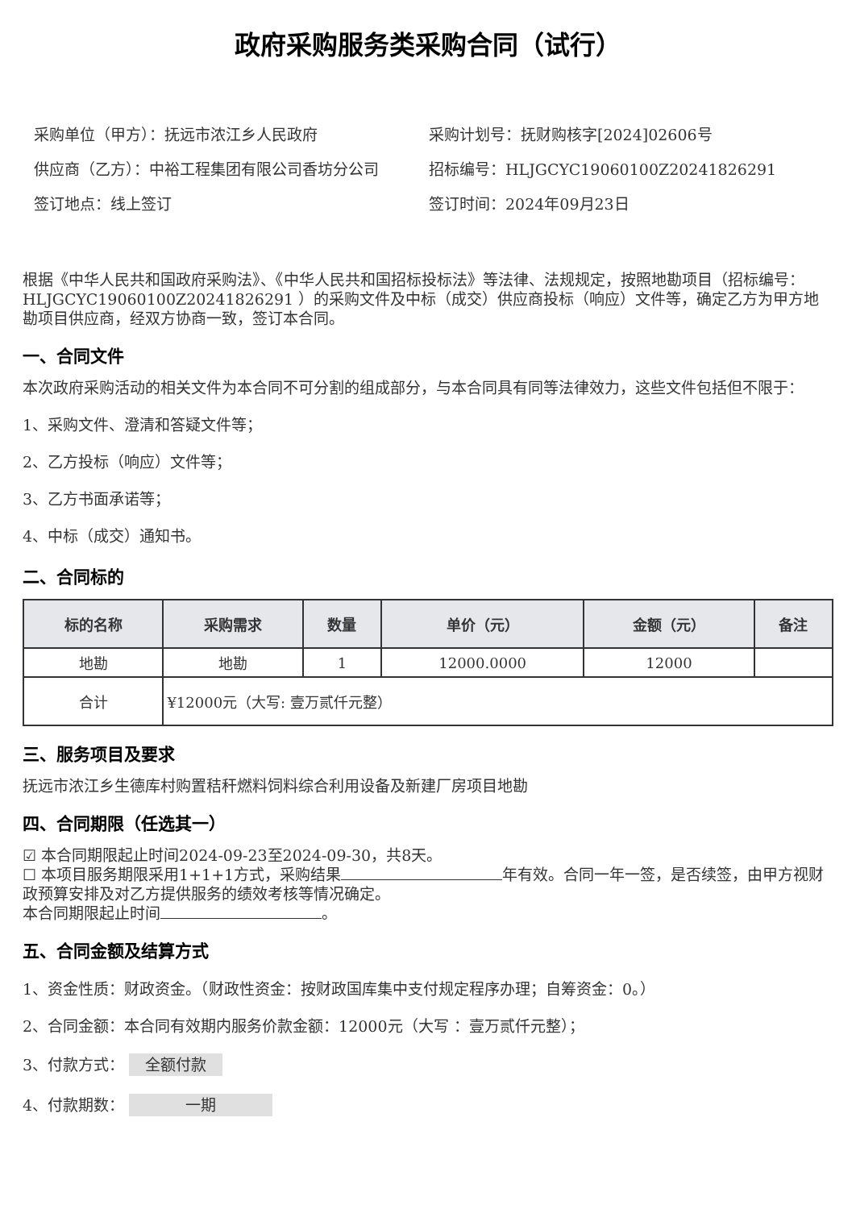政府采购服务类采购合同（试行）
采购单位（甲方）：抚远市浓江乡人民政府
供应商（乙方）：中裕工程集团有限公司香坊分公司
签订地点：线上签订
采购计划号：抚财购核字[2024]02606号
招标编号：HLJGCYC19060100Z20241826291
签订时间：2024年09月23日
根据《中华人民共和国政府采购法》、《中华人民共和国招标投标法》等法律、法规规定，按照地勘项目（招标编号：HLJGCYC19060100Z20241826291 ）的采购文件及中标（成交）供应商投标（响应）文件等，确定乙方为甲方地勘项目供应商，经双方协商一致，签订本合同。
一、合同文件
本次政府采购活动的相关文件为本合同不可分割的组成部分，与本合同具有同等法律效力，这些文件包括但不限于：
1、采购文件、澄清和答疑文件等；
2、乙方投标（响应）文件等；
3、乙方书面承诺等；
4、中标（成交）通知书。
二、合同标的
| 标的名称 | 采购需求 | 数量 | 单价（元） | 金额（元） | 备注 |
| --- | --- | --- | --- | --- | --- |
| 地勘 | 地勘 | 1 | 12000.0000 | 12000 | |
| 合计 | ¥12000元（大写: 壹万贰仟元整） | | | | |
三、服务项目及要求
抚远市浓江乡生德库村购置秸秆燃料饲料综合利用设备及新建厂房项目地勘
四、合同期限（任选其一）
☑ 本合同期限起止时间2024-09-23至2024-09-30，共8天。
☐ 本项目服务期限采用1+1+1方式，采购结果 年有效。合同一年一签，是否续签，由甲方视财政预算安排及对乙方提供服务的绩效考核等情况确定。
本合同期限起止时间 。
五、合同金额及结算方式
1、资金性质：财政资金。（财政性资金：按财政国库集中支付规定程序办理；自筹资金：0。）
2、合同金额：本合同有效期内服务价款金额：12000元（大写 ：壹万贰仟元整）；
3、付款方式： 全额付款
4、付款期数： 一期